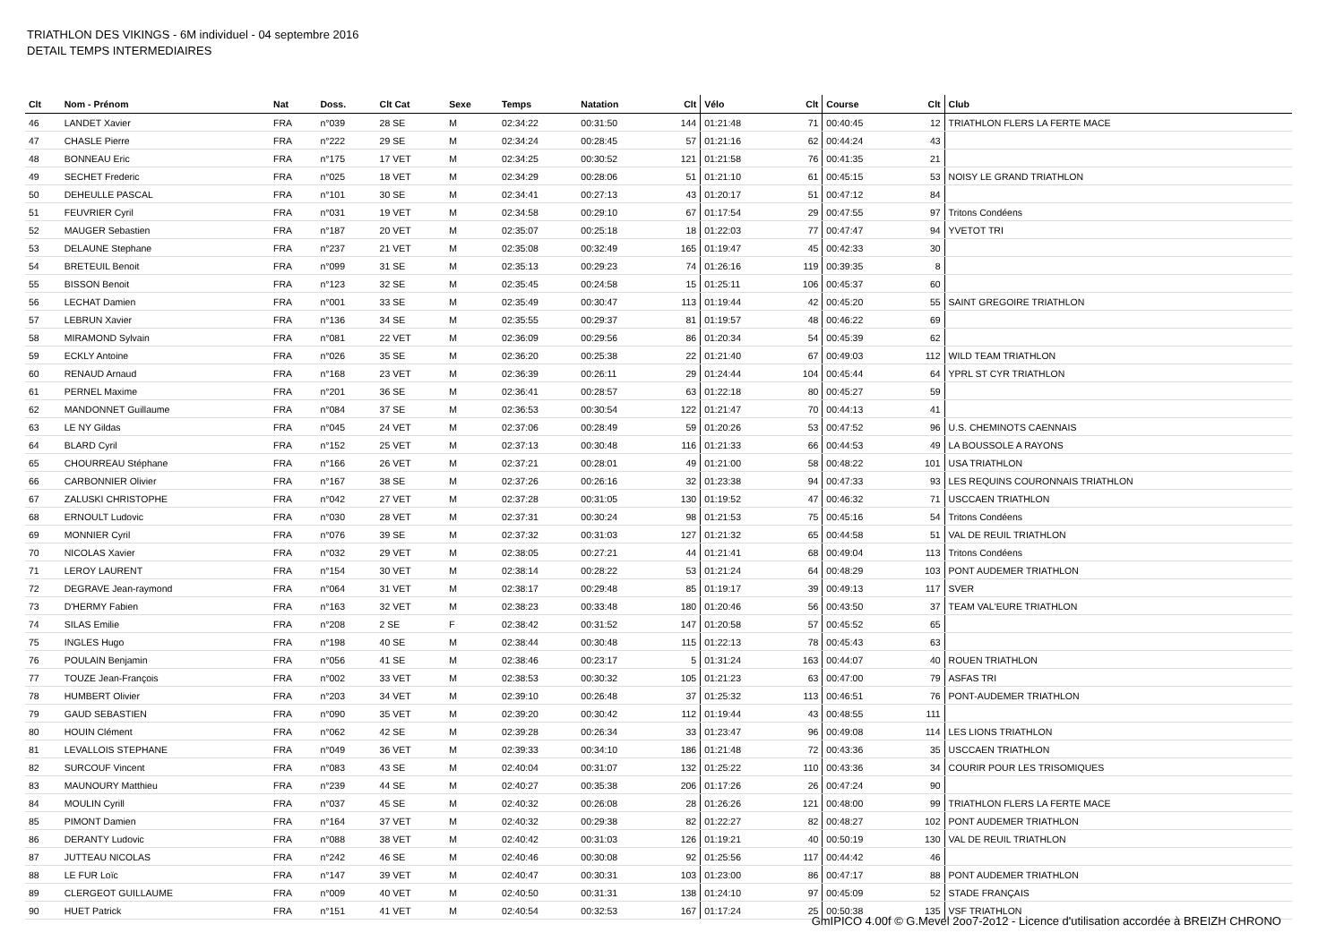TRIATHLON DES VIKINGS - 6M individuel - 04 septembre 2016
DETAIL TEMPS INTERMEDIAIRES
| Clt | Nom - Prénom | Nat | Doss. | Clt Cat | Sexe | Temps | Natation | Clt | Vélo | Clt | Course | Clt | Club |
| --- | --- | --- | --- | --- | --- | --- | --- | --- | --- | --- | --- | --- | --- |
| 46 | LANDET Xavier | FRA | n°039 | 28 SE | M | 02:34:22 | 00:31:50 | 144 | 01:21:48 | 71 | 00:40:45 | 12 | TRIATHLON FLERS LA FERTE MACE |
| 47 | CHASLE Pierre | FRA | n°222 | 29 SE | M | 02:34:24 | 00:28:45 | 57 | 01:21:16 | 62 | 00:44:24 | 43 | |
| 48 | BONNEAU Eric | FRA | n°175 | 17 VET | M | 02:34:25 | 00:30:52 | 121 | 01:21:58 | 76 | 00:41:35 | 21 | |
| 49 | SECHET Frederic | FRA | n°025 | 18 VET | M | 02:34:29 | 00:28:06 | 51 | 01:21:10 | 61 | 00:45:15 | 53 | NOISY LE GRAND TRIATHLON |
| 50 | DEHEULLE PASCAL | FRA | n°101 | 30 SE | M | 02:34:41 | 00:27:13 | 43 | 01:20:17 | 51 | 00:47:12 | 84 | |
| 51 | FEUVRIER Cyril | FRA | n°031 | 19 VET | M | 02:34:58 | 00:29:10 | 67 | 01:17:54 | 29 | 00:47:55 | 97 | Tritons Condéens |
| 52 | MAUGER Sebastien | FRA | n°187 | 20 VET | M | 02:35:07 | 00:25:18 | 18 | 01:22:03 | 77 | 00:47:47 | 94 | YVETOT TRI |
| 53 | DELAUNE Stephane | FRA | n°237 | 21 VET | M | 02:35:08 | 00:32:49 | 165 | 01:19:47 | 45 | 00:42:33 | 30 | |
| 54 | BRETEUIL Benoit | FRA | n°099 | 31 SE | M | 02:35:13 | 00:29:23 | 74 | 01:26:16 | 119 | 00:39:35 | 8 | |
| 55 | BISSON Benoit | FRA | n°123 | 32 SE | M | 02:35:45 | 00:24:58 | 15 | 01:25:11 | 106 | 00:45:37 | 60 | |
| 56 | LECHAT Damien | FRA | n°001 | 33 SE | M | 02:35:49 | 00:30:47 | 113 | 01:19:44 | 42 | 00:45:20 | 55 | SAINT GREGOIRE TRIATHLON |
| 57 | LEBRUN Xavier | FRA | n°136 | 34 SE | M | 02:35:55 | 00:29:37 | 81 | 01:19:57 | 48 | 00:46:22 | 69 | |
| 58 | MIRAMOND Sylvain | FRA | n°081 | 22 VET | M | 02:36:09 | 00:29:56 | 86 | 01:20:34 | 54 | 00:45:39 | 62 | |
| 59 | ECKLY Antoine | FRA | n°026 | 35 SE | M | 02:36:20 | 00:25:38 | 22 | 01:21:40 | 67 | 00:49:03 | 112 | WILD TEAM TRIATHLON |
| 60 | RENAUD Arnaud | FRA | n°168 | 23 VET | M | 02:36:39 | 00:26:11 | 29 | 01:24:44 | 104 | 00:45:44 | 64 | YPRL ST CYR TRIATHLON |
| 61 | PERNEL Maxime | FRA | n°201 | 36 SE | M | 02:36:41 | 00:28:57 | 63 | 01:22:18 | 80 | 00:45:27 | 59 | |
| 62 | MANDONNET Guillaume | FRA | n°084 | 37 SE | M | 02:36:53 | 00:30:54 | 122 | 01:21:47 | 70 | 00:44:13 | 41 | |
| 63 | LE NY Gildas | FRA | n°045 | 24 VET | M | 02:37:06 | 00:28:49 | 59 | 01:20:26 | 53 | 00:47:52 | 96 | U.S. CHEMINOTS CAENNAIS |
| 64 | BLARD Cyril | FRA | n°152 | 25 VET | M | 02:37:13 | 00:30:48 | 116 | 01:21:33 | 66 | 00:44:53 | 49 | LA BOUSSOLE A RAYONS |
| 65 | CHOURREAU Stéphane | FRA | n°166 | 26 VET | M | 02:37:21 | 00:28:01 | 49 | 01:21:00 | 58 | 00:48:22 | 101 | USA TRIATHLON |
| 66 | CARBONNIER Olivier | FRA | n°167 | 38 SE | M | 02:37:26 | 00:26:16 | 32 | 01:23:38 | 94 | 00:47:33 | 93 | LES REQUINS COURONNAIS TRIATHLON |
| 67 | ZALUSKI CHRISTOPHE | FRA | n°042 | 27 VET | M | 02:37:28 | 00:31:05 | 130 | 01:19:52 | 47 | 00:46:32 | 71 | USCCAEN TRIATHLON |
| 68 | ERNOULT Ludovic | FRA | n°030 | 28 VET | M | 02:37:31 | 00:30:24 | 98 | 01:21:53 | 75 | 00:45:16 | 54 | Tritons Condéens |
| 69 | MONNIER Cyril | FRA | n°076 | 39 SE | M | 02:37:32 | 00:31:03 | 127 | 01:21:32 | 65 | 00:44:58 | 51 | VAL DE REUIL TRIATHLON |
| 70 | NICOLAS Xavier | FRA | n°032 | 29 VET | M | 02:38:05 | 00:27:21 | 44 | 01:21:41 | 68 | 00:49:04 | 113 | Tritons Condéens |
| 71 | LEROY LAURENT | FRA | n°154 | 30 VET | M | 02:38:14 | 00:28:22 | 53 | 01:21:24 | 64 | 00:48:29 | 103 | PONT AUDEMER TRIATHLON |
| 72 | DEGRAVE Jean-raymond | FRA | n°064 | 31 VET | M | 02:38:17 | 00:29:48 | 85 | 01:19:17 | 39 | 00:49:13 | 117 | SVER |
| 73 | D'HERMY Fabien | FRA | n°163 | 32 VET | M | 02:38:23 | 00:33:48 | 180 | 01:20:46 | 56 | 00:43:50 | 37 | TEAM VAL'EURE TRIATHLON |
| 74 | SILAS Emilie | FRA | n°208 | 2 SE | F | 02:38:42 | 00:31:52 | 147 | 01:20:58 | 57 | 00:45:52 | 65 | |
| 75 | INGLES Hugo | FRA | n°198 | 40 SE | M | 02:38:44 | 00:30:48 | 115 | 01:22:13 | 78 | 00:45:43 | 63 | |
| 76 | POULAIN Benjamin | FRA | n°056 | 41 SE | M | 02:38:46 | 00:23:17 | 5 | 01:31:24 | 163 | 00:44:07 | 40 | ROUEN TRIATHLON |
| 77 | TOUZE Jean-François | FRA | n°002 | 33 VET | M | 02:38:53 | 00:30:32 | 105 | 01:21:23 | 63 | 00:47:00 | 79 | ASFAS TRI |
| 78 | HUMBERT Olivier | FRA | n°203 | 34 VET | M | 02:39:10 | 00:26:48 | 37 | 01:25:32 | 113 | 00:46:51 | 76 | PONT-AUDEMER TRIATHLON |
| 79 | GAUD SEBASTIEN | FRA | n°090 | 35 VET | M | 02:39:20 | 00:30:42 | 112 | 01:19:44 | 43 | 00:48:55 | 111 | |
| 80 | HOUIN Clément | FRA | n°062 | 42 SE | M | 02:39:28 | 00:26:34 | 33 | 01:23:47 | 96 | 00:49:08 | 114 | LES LIONS TRIATHLON |
| 81 | LEVALLOIS STEPHANE | FRA | n°049 | 36 VET | M | 02:39:33 | 00:34:10 | 186 | 01:21:48 | 72 | 00:43:36 | 35 | USCCAEN TRIATHLON |
| 82 | SURCOUF Vincent | FRA | n°083 | 43 SE | M | 02:40:04 | 00:31:07 | 132 | 01:25:22 | 110 | 00:43:36 | 34 | COURIR POUR LES TRISOMIQUES |
| 83 | MAUNOURY Matthieu | FRA | n°239 | 44 SE | M | 02:40:27 | 00:35:38 | 206 | 01:17:26 | 26 | 00:47:24 | 90 | |
| 84 | MOULIN Cyrill | FRA | n°037 | 45 SE | M | 02:40:32 | 00:26:08 | 28 | 01:26:26 | 121 | 00:48:00 | 99 | TRIATHLON FLERS LA FERTE MACE |
| 85 | PIMONT Damien | FRA | n°164 | 37 VET | M | 02:40:32 | 00:29:38 | 82 | 01:22:27 | 82 | 00:48:27 | 102 | PONT AUDEMER TRIATHLON |
| 86 | DERANTY Ludovic | FRA | n°088 | 38 VET | M | 02:40:42 | 00:31:03 | 126 | 01:19:21 | 40 | 00:50:19 | 130 | VAL DE REUIL TRIATHLON |
| 87 | JUTTEAU NICOLAS | FRA | n°242 | 46 SE | M | 02:40:46 | 00:30:08 | 92 | 01:25:56 | 117 | 00:44:42 | 46 | |
| 88 | LE FUR Loïc | FRA | n°147 | 39 VET | M | 02:40:47 | 00:30:31 | 103 | 01:23:00 | 86 | 00:47:17 | 88 | PONT AUDEMER TRIATHLON |
| 89 | CLERGEOT GUILLAUME | FRA | n°009 | 40 VET | M | 02:40:50 | 00:31:31 | 138 | 01:24:10 | 97 | 00:45:09 | 52 | STADE FRANÇAIS |
| 90 | HUET Patrick | FRA | n°151 | 41 VET | M | 02:40:54 | 00:32:53 | 167 | 01:17:24 | 25 | 00:50:38 | 135 | VSF TRIATHLON |
GmIPICO 4.00f © G.Mevel 2oo7-2o12 - Licence d'utilisation accordée à BREIZH CHRONO